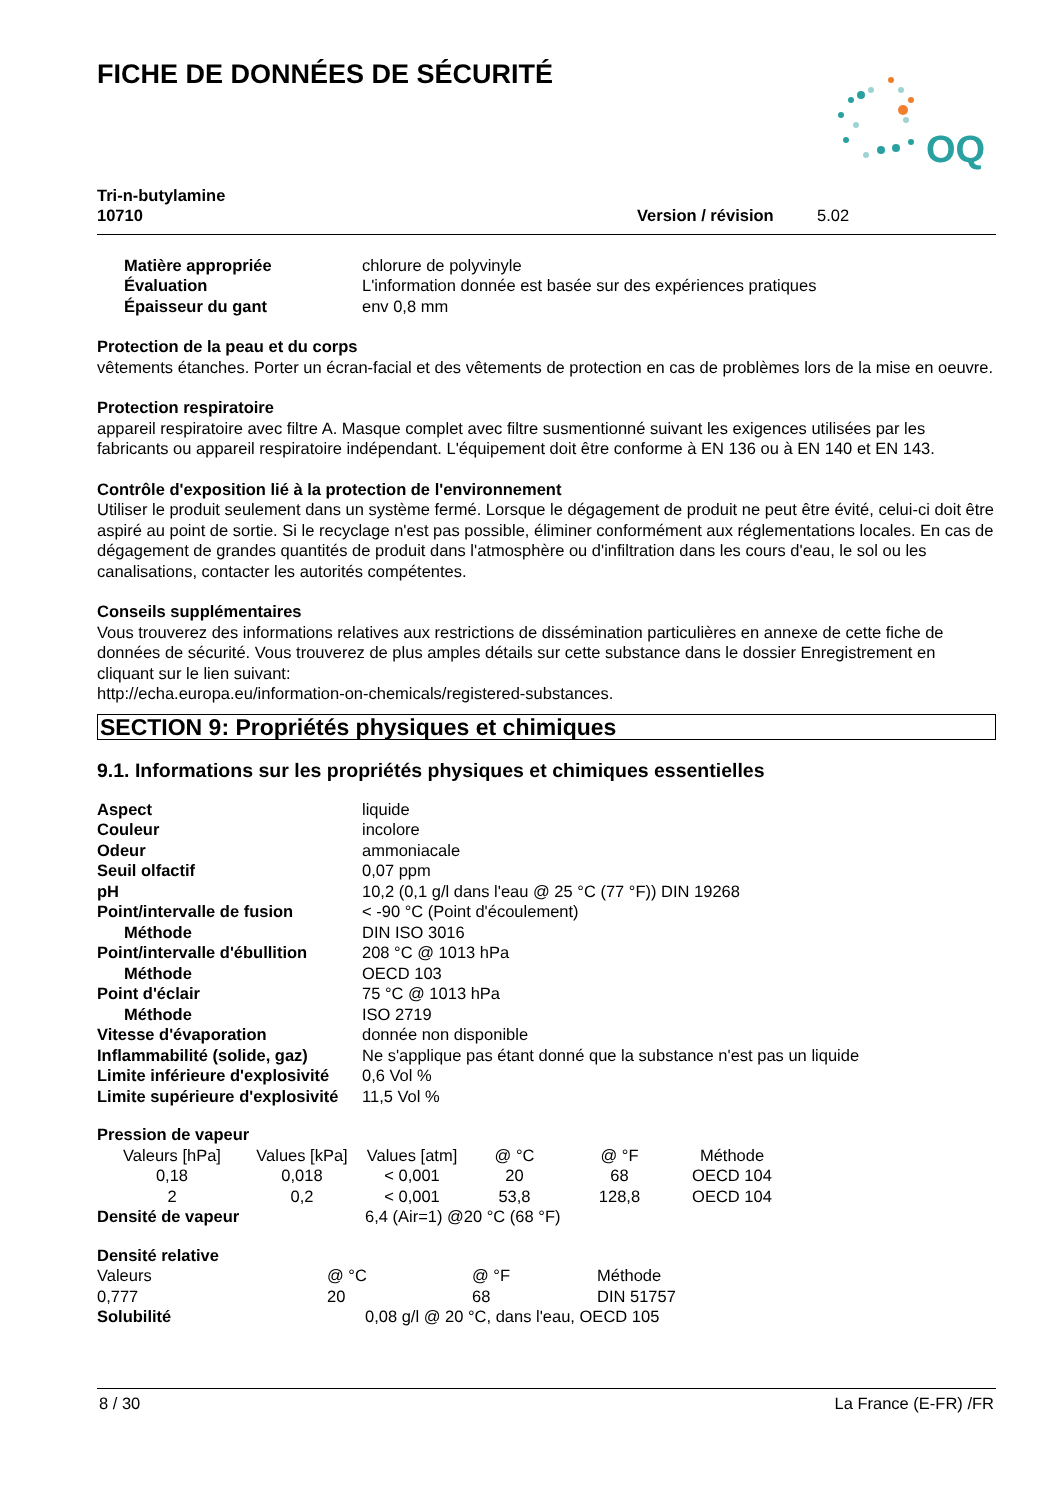FICHE DE DONNÉES DE SÉCURITÉ
OQ
Tri-n-butylamine
10710 Version / révision 5.02
| Matière appropriée | chlorure de polyvinyle |
| Évaluation | L'information donnée est basée sur des expériences pratiques |
| Épaisseur du gant | env 0,8 mm |
Protection de la peau et du corps
vêtements étanches. Porter un écran-facial et des vêtements de protection en cas de problèmes lors de la mise en oeuvre.
Protection respiratoire
appareil respiratoire avec filtre A. Masque complet avec filtre susmentionné suivant les exigences utilisées par les fabricants ou appareil respiratoire indépendant. L'équipement doit être conforme à EN 136 ou à EN 140 et EN 143.
Contrôle d'exposition lié à la protection de l'environnement
Utiliser le produit seulement dans un système fermé. Lorsque le dégagement de produit ne peut être évité, celui-ci doit être aspiré au point de sortie. Si le recyclage n'est pas possible, éliminer conformément aux réglementations locales. En cas de dégagement de grandes quantités de produit dans l'atmosphère ou d'infiltration dans les cours d'eau, le sol ou les canalisations, contacter les autorités compétentes.
Conseils supplémentaires
Vous trouverez des informations relatives aux restrictions de dissémination particulières en annexe de cette fiche de données de sécurité. Vous trouverez de plus amples détails sur cette substance dans le dossier Enregistrement en cliquant sur le lien suivant:
http://echa.europa.eu/information-on-chemicals/registered-substances.
SECTION 9: Propriétés physiques et chimiques
9.1. Informations sur les propriétés physiques et chimiques essentielles
| Aspect | liquide |
| Couleur | incolore |
| Odeur | ammoniacale |
| Seuil olfactif | 0,07 ppm |
| pH | 10,2 (0,1 g/l dans l'eau @ 25 °C (77 °F)) DIN 19268 |
| Point/intervalle de fusion | < -90 °C (Point d'écoulement) |
| Méthode | DIN ISO 3016 |
| Point/intervalle d'ébullition | 208 °C @ 1013 hPa |
| Méthode | OECD 103 |
| Point d'éclair | 75 °C @ 1013 hPa |
| Méthode | ISO 2719 |
| Vitesse d'évaporation | donnée non disponible |
| Inflammabilité (solide, gaz) | Ne s'applique pas étant donné que la substance n'est pas un liquide |
| Limite inférieure d'explosivité | 0,6 Vol % |
| Limite supérieure d'explosivité | 11,5 Vol % |
Pression de vapeur
| Valeurs [hPa] | Values [kPa] | Values [atm] | @ °C | @ °F | Méthode |
| 0,18 | 0,018 | < 0,001 | 20 | 68 | OECD 104 |
| 2 | 0,2 | < 0,001 | 53,8 | 128,8 | OECD 104 |
| Densité de vapeur | 6,4 (Air=1) @20 °C (68 °F) |
Densité relative
| Valeurs | @ °C | @ °F | Méthode |
| 0,777 | 20 | 68 | DIN 51757 |
| Solubilité | 0,08 g/l @ 20 °C, dans l'eau, OECD 105 |
8 / 30 La France (E-FR) /FR